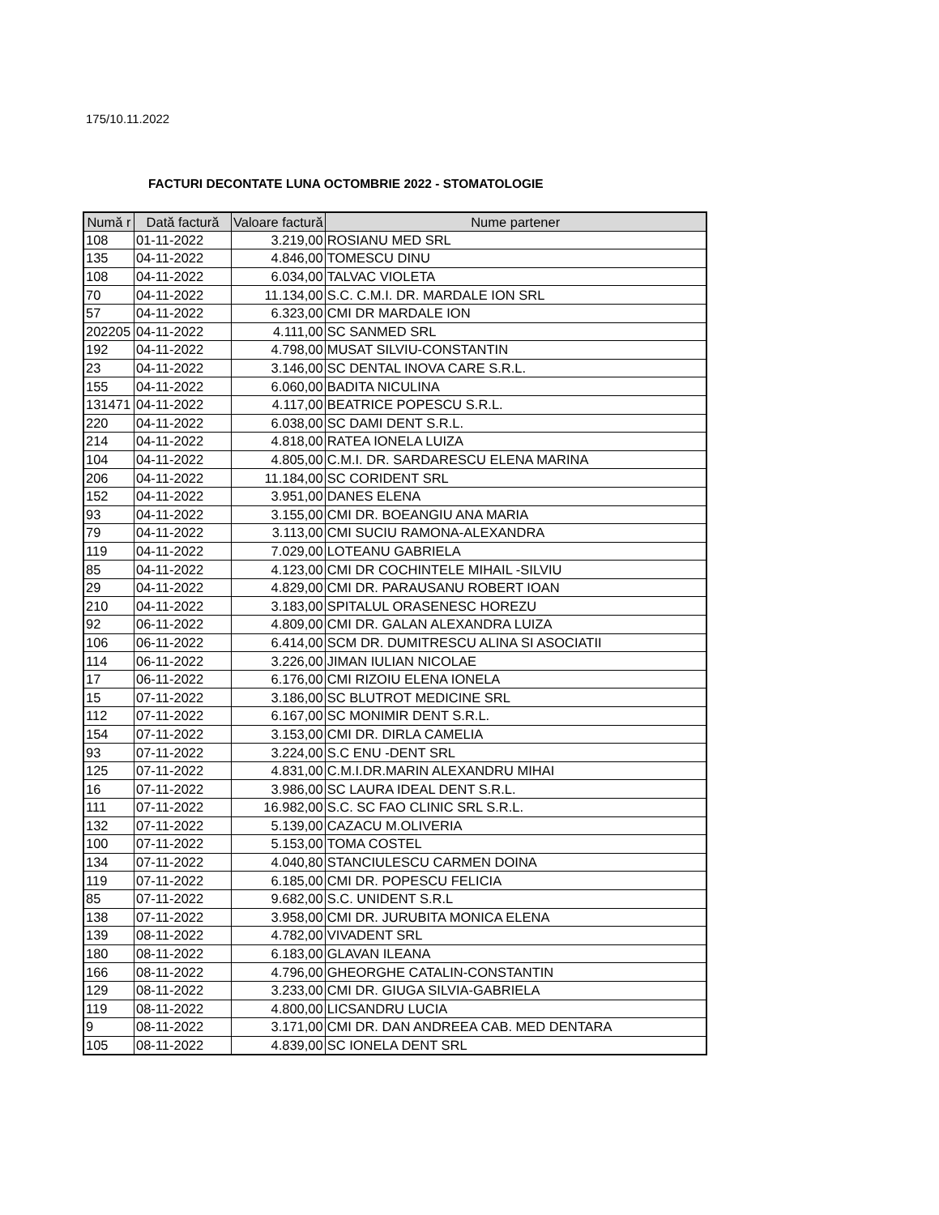175/10.11.2022
FACTURI DECONTATE LUNA OCTOMBRIE 2022 - STOMATOLOGIE
| Numă r | Dată factură | Valoare factură | Nume partener |
| --- | --- | --- | --- |
| 108 | 01-11-2022 | 3.219,00 | ROSIANU MED SRL |
| 135 | 04-11-2022 | 4.846,00 | TOMESCU DINU |
| 108 | 04-11-2022 | 6.034,00 | TALVAC VIOLETA |
| 70 | 04-11-2022 | 11.134,00 | S.C. C.M.I. DR. MARDALE ION SRL |
| 57 | 04-11-2022 | 6.323,00 | CMI DR MARDALE ION |
| 202205 | 04-11-2022 | 4.111,00 | SC SANMED SRL |
| 192 | 04-11-2022 | 4.798,00 | MUSAT SILVIU-CONSTANTIN |
| 23 | 04-11-2022 | 3.146,00 | SC DENTAL INOVA CARE S.R.L. |
| 155 | 04-11-2022 | 6.060,00 | BADITA NICULINA |
| 131471 | 04-11-2022 | 4.117,00 | BEATRICE POPESCU S.R.L. |
| 220 | 04-11-2022 | 6.038,00 | SC DAMI DENT S.R.L. |
| 214 | 04-11-2022 | 4.818,00 | RATEA IONELA LUIZA |
| 104 | 04-11-2022 | 4.805,00 | C.M.I. DR. SARDARESCU ELENA MARINA |
| 206 | 04-11-2022 | 11.184,00 | SC CORIDENT SRL |
| 152 | 04-11-2022 | 3.951,00 | DANES ELENA |
| 93 | 04-11-2022 | 3.155,00 | CMI DR. BOEANGIU ANA MARIA |
| 79 | 04-11-2022 | 3.113,00 | CMI SUCIU RAMONA-ALEXANDRA |
| 119 | 04-11-2022 | 7.029,00 | LOTEANU GABRIELA |
| 85 | 04-11-2022 | 4.123,00 | CMI DR COCHINTELE MIHAIL -SILVIU |
| 29 | 04-11-2022 | 4.829,00 | CMI DR. PARAUSANU ROBERT IOAN |
| 210 | 04-11-2022 | 3.183,00 | SPITALUL ORASENESC HOREZU |
| 92 | 06-11-2022 | 4.809,00 | CMI DR. GALAN ALEXANDRA LUIZA |
| 106 | 06-11-2022 | 6.414,00 | SCM DR. DUMITRESCU ALINA SI ASOCIATII |
| 114 | 06-11-2022 | 3.226,00 | JIMAN IULIAN NICOLAE |
| 17 | 06-11-2022 | 6.176,00 | CMI RIZOIU ELENA IONELA |
| 15 | 07-11-2022 | 3.186,00 | SC BLUTROT MEDICINE SRL |
| 112 | 07-11-2022 | 6.167,00 | SC MONIMIR DENT S.R.L. |
| 154 | 07-11-2022 | 3.153,00 | CMI DR. DIRLA CAMELIA |
| 93 | 07-11-2022 | 3.224,00 | S.C ENU -DENT SRL |
| 125 | 07-11-2022 | 4.831,00 | C.M.I.DR.MARIN ALEXANDRU MIHAI |
| 16 | 07-11-2022 | 3.986,00 | SC LAURA IDEAL DENT S.R.L. |
| 111 | 07-11-2022 | 16.982,00 | S.C. SC FAO CLINIC SRL S.R.L. |
| 132 | 07-11-2022 | 5.139,00 | CAZACU M.OLIVERIA |
| 100 | 07-11-2022 | 5.153,00 | TOMA COSTEL |
| 134 | 07-11-2022 | 4.040,80 | STANCIULESCU CARMEN DOINA |
| 119 | 07-11-2022 | 6.185,00 | CMI DR. POPESCU FELICIA |
| 85 | 07-11-2022 | 9.682,00 | S.C. UNIDENT S.R.L |
| 138 | 07-11-2022 | 3.958,00 | CMI DR. JURUBITA MONICA ELENA |
| 139 | 08-11-2022 | 4.782,00 | VIVADENT SRL |
| 180 | 08-11-2022 | 6.183,00 | GLAVAN ILEANA |
| 166 | 08-11-2022 | 4.796,00 | GHEORGHE CATALIN-CONSTANTIN |
| 129 | 08-11-2022 | 3.233,00 | CMI DR. GIUGA SILVIA-GABRIELA |
| 119 | 08-11-2022 | 4.800,00 | LICSANDRU LUCIA |
| 9 | 08-11-2022 | 3.171,00 | CMI DR. DAN ANDREEA CAB. MED DENTARA |
| 105 | 08-11-2022 | 4.839,00 | SC IONELA DENT SRL |